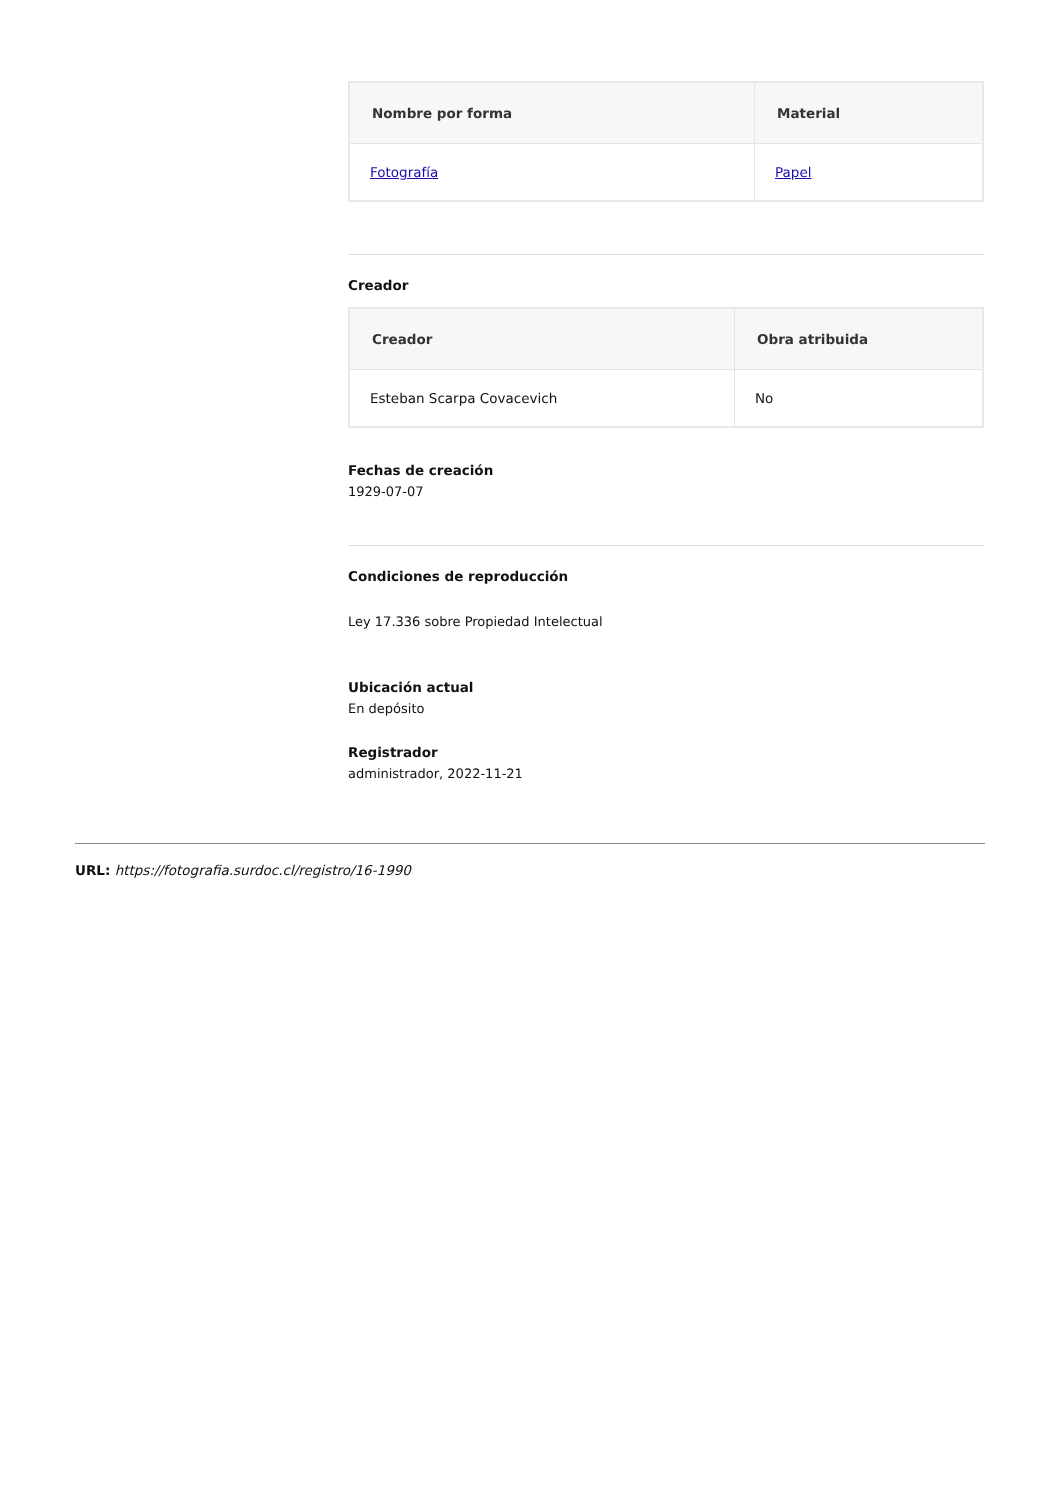| Nombre por forma | Material |
| --- | --- |
| Fotografía | Papel |
Creador
| Creador | Obra atribuida |
| --- | --- |
| Esteban Scarpa Covacevich | No |
Fechas de creación
1929-07-07
Condiciones de reproducción
Ley 17.336 sobre Propiedad Intelectual
Ubicación actual
En depósito
Registrador
administrador, 2022-11-21
URL: https://fotografia.surdoc.cl/registro/16-1990